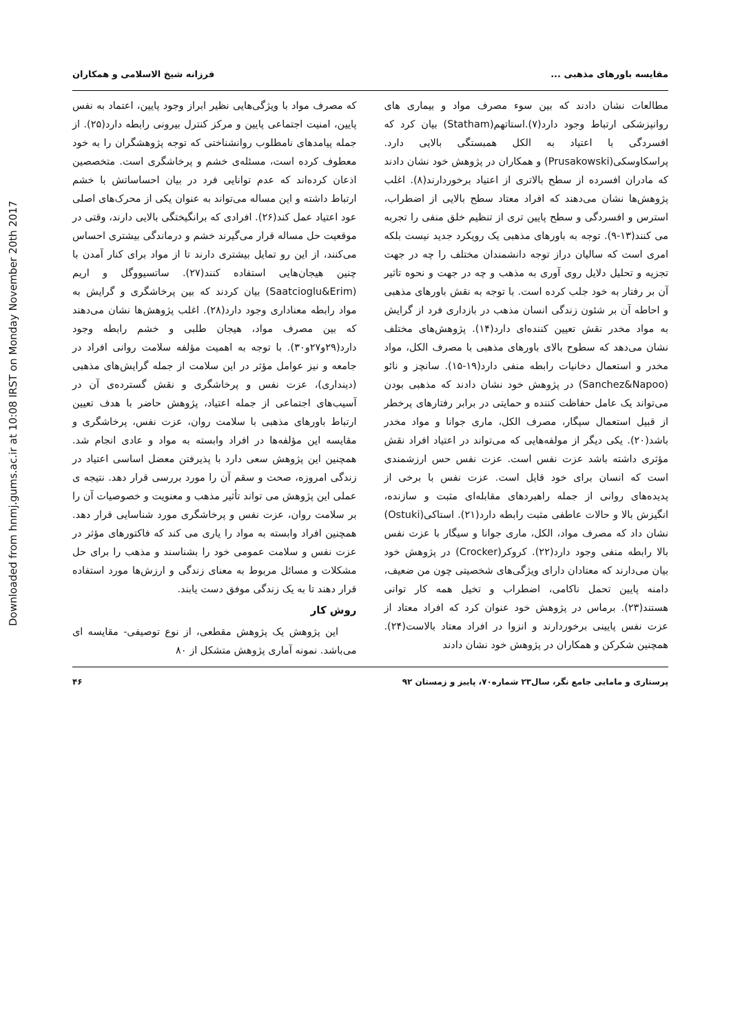Downloaded from hnmj.gums.ac.ir at 10:08 IRST on Monday November 20th 2017
مقایسه باورهای مذهبی ... فرزانه شیخ الاسلامی و همکاران
مطالعات نشان دادند که بین سوء مصرف مواد و بیماری های روانپزشکی ارتباط وجود دارد(۷).استاتهم(Statham) بیان کرد که افسردگی با اعتیاد به الکل همبستگی بالایی دارد. پراسکاوسکی(Prusakowski) و همکاران در پژوهش خود نشان دادند که مادران افسرده از سطح بالاتری از اعتیاد برخوردارند(۸). اغلب پژوهش‌ها نشان می‌دهند که افراد معتاد سطح بالایی از اضطراب، استرس و افسردگی و سطح پایین تری از تنظیم خلق منفی را تجربه می کنند(۱۳-۹). توجه به باورهای مذهبی یک رویکرد جدید نیست بلکه امری است که سالیان دراز توجه دانشمندان مختلف را چه در جهت تجزیه و تحلیل دلایل روی آوری به مذهب و چه در جهت و نحوه تاثیر آن بر رفتار به خود جلب کرده است. با توجه به نقش باورهای مذهبی و احاطه آن بر شئون زندگی انسان مذهب در بازداری فرد از گرایش به مواد مخدر نقش تعیین کننده‌ای دارد(۱۴). پژوهش‌های مختلف نشان می‌دهد که سطوح بالای باورهای مذهبی با مصرف الکل، مواد مخدر و استعمال دخانیات رابطه منفی دارد(۱۹-۱۵). سانچز و نائو (Sanchez&Napoo) در پژوهش خود نشان دادند که مذهبی بودن می‌تواند یک عامل حفاظت کننده و حمایتی در برابر رفتارهای پرخطر از قبیل استعمال سیگار، مصرف الکل، ماری جوانا و مواد مخدر باشد(۲۰). یکی دیگر از مولفه‌هایی که می‌تواند در اعتیاد افراد نقش مؤثری داشته باشد عزت نفس است. عزت نفس حس ارزشمندی است که انسان برای خود قایل است. عزت نفس با برخی از پدیده‌های روانی از جمله راهبردهای مقابله‌ای مثبت و سازنده، انگیزش بالا و حالات عاطفی مثبت رابطه دارد(۲۱). استاکی(Ostuki) نشان داد که مصرف مواد، الکل، ماری جوانا و سیگار با عزت نفس بالا رابطه منفی وجود دارد(۲۲). کروکر(Crocker) در پژوهش خود بیان می‌دارند که معتادان دارای ویژگی‌های شخصیتی چون من ضعیف، دامنه پایین تحمل ناکامی، اضطراب و تخیل همه کار توانی هستند(۲۳). برماس در پژوهش خود عنوان کرد که افراد معتاد از عزت نفس پایینی برخوردارند و انزوا در افراد معتاد بالاست(۲۴). همچنین شکرکن و همکاران در پژوهش خود نشان دادند
که مصرف مواد با ویژگی‌هایی نظیر ابراز وجود پایین، اعتماد به نفس پایین، امنیت اجتماعی پایین و مرکز کنترل بیرونی رابطه دارد(۲۵). از جمله پیامدهای نامطلوب روانشناختی که توجه پژوهشگران را به خود معطوف کرده است، مسئله‌ی خشم و پرخاشگری است. متخصصین اذعان کرده‌اند که عدم توانایی فرد در بیان احساساتش با خشم ارتباط داشته و این مساله می‌تواند به عنوان یکی از محرک‌های اصلی عود اعتیاد عمل کند(۲۶). افرادی که برانگیختگی بالایی دارند، وقتی در موقعیت حل مساله قرار می‌گیرند خشم و درماندگی بیشتری احساس می‌کنند، از این رو تمایل بیشتری دارند تا از مواد برای کنار آمدن با چنین هیجان‌هایی استفاده کنند(۲۷). ساتسیووگل و اریم (Saatcioglu&Erim) بیان کردند که بین پرخاشگری و گرایش به مواد رابطه معناداری وجود دارد(۲۸). اغلب پژوهش‌ها نشان می‌دهند که بین مصرف مواد، هیجان طلبی و خشم رابطه وجود دارد(۲۹و۲۷و۳۰). با توجه به اهمیت مؤلفه سلامت روانی افراد در جامعه و نیز عوامل مؤثر در این سلامت از جمله گرایش‌های مذهبی (دینداری)، عزت نفس و پرخاشگری و نقش گسترده‌ی آن در آسیب‌های اجتماعی از جمله اعتیاد، پژوهش حاضر با هدف تعیین ارتباط باورهای مذهبی با سلامت روان، عزت نفس، پرخاشگری و مقایسه این مؤلفه‌ها در افراد وابسته به مواد و عادی انجام شد. همچنین این پژوهش سعی دارد با پذیرفتن معضل اساسی اعتیاد در زندگی امروزه، صحت و سقم آن را مورد بررسی قرار دهد. نتیجه ی عملی این پژوهش می تواند تأثیر مذهب و معنویت و خصوصیات آن را بر سلامت روان، عزت نفس و پرخاشگری مورد شناسایی قرار دهد. همچنین افراد وابسته به مواد را یاری می کند که فاکتورهای مؤثر در عزت نفس و سلامت عمومی خود را بشناسند و مذهب را برای حل مشکلات و مسائل مربوط به معنای زندگی و ارزش‌ها مورد استفاده قرار دهند تا به یک زندگی موفق دست یابند.
روش کار
این پژوهش یک پژوهش مقطعی، از نوع توصیفی- مقایسه ای می‌باشد. نمونه آماری پژوهش متشکل از ۸۰
پرستاری و مامایی جامع نگر، سال۲۳ شماره۷۰، پاییز و زمستان ۹۲ ۴۶